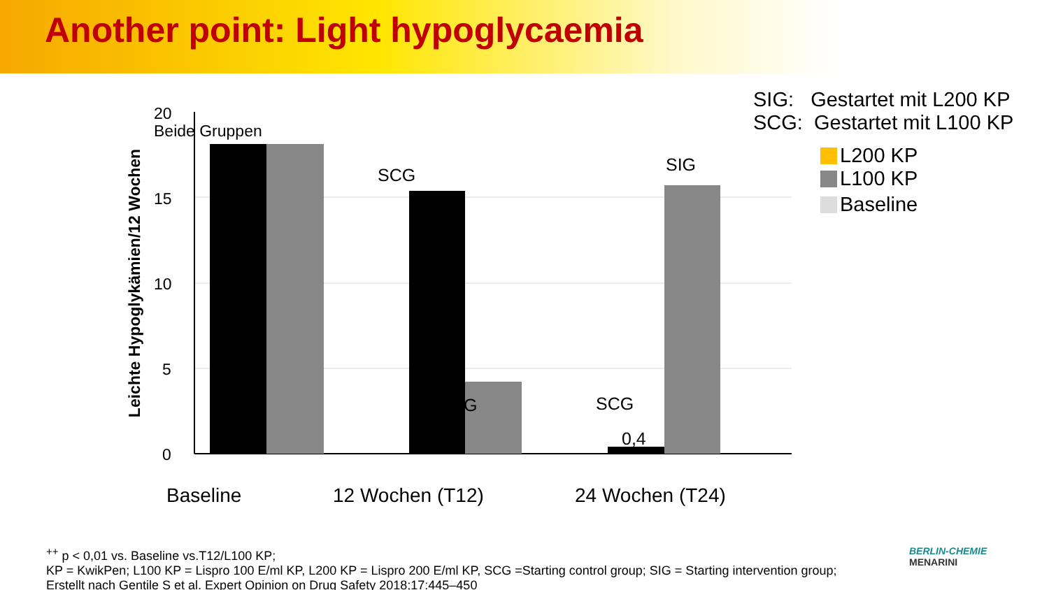Another point: Light hypoglycaemia
20
15
10
5
0
Beide Gruppen
SCG
G
SIG
SCG
0,4
Baseline
12 Wochen (T12)
24 Wochen (T24)
Leichte Hypoglykämien/12 Wochen
SIG: Gestartet mit L200 KP
SCG: Gestartet mit L100 KP
L200 KP
L100 KP
Baseline
<sup>++</sup> p < 0,01 vs. Baseline vs.T12/L100 KP;
KP = KwikPen; L100 KP = Lispro 100 E/ml KP, L200 KP = Lispro 200 E/ml KP, SCG =Starting control group; SIG = Starting intervention group;
Erstellt nach Gentile S et al. Expert Opinion on Drug Safety 2018;17:445–450
BERLIN-CHEMIE
MENARINI